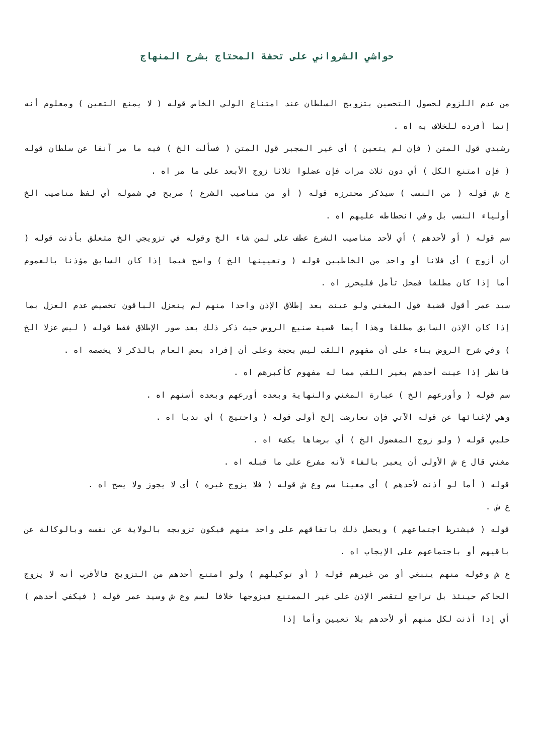حواشي الشرواني على تحفة المحتاج بشرح المنهاج
من عدم اللزوم لحصول التحصين بتزويج السلطان عند امتناع الولي الخاص قوله ( لا يمنع التعين ) ومعلوم أنه إنما أفرده للخلاف به اه .
رشيدي قول المتن ( فإن لم يتعين ) أي غير المجبر قول المتن ( فسألت الخ ) فيه ما مر آنفا عن سلطان قوله ( فإن امتنع الكل ) أي دون ثلاث مرات فإن عضلوا ثلاثا زوج الأبعد على ما مر اه .
ع ش قوله ( من النسب ) سيذكر محترزه قوله ( أو من مناصيب الشرع ) صريح في شموله أي لفظ مناصيب الخ أولياء النسب بل وفي انحطاطه عليهم اه .
سم قوله ( أو لأحدهم ) أي لأحد مناصيب الشرع عطف على لمن شاء الخ وقوله في تزويجي الخ متعلق بأذنت قوله ( أن أزوج ) أي فلانا أو واحد من الخاطبين قوله ( وتعيينها الخ ) واضح فيما إذا كان السابق مؤذنا بالعموم أما إذا كان مطلقا فمحل تأمل فليحرر اه .
سيد عمر أقول قضية قول المغني ولو عينت بعد إطلاق الإذن واحدا منهم لم ينعزل الباقون تخصيص عدم العزل بما إذا كان الإذن السابق مطلقا وهذا أيضا قضية صنيع الروض حيث ذكر ذلك بعد صور الإطلاق فقط قوله ( ليس عزلا الخ ) وفي شرح الروض بناء على أن مفهوم اللقب ليس بحجة وعلى أن إفراد بعض العام بالذكر لا يخصصه اه .
فانظر إذا عينت أحدهم بغير اللقب مما له مفهوم كأكبرهم اه .
سم قوله ( وأورعهم الخ ) عبارة المغني والنهاية وبعده أورعهم وبعده أسنهم اه .
وهي لإغنائها عن قوله الآتي فإن تعارضت إلح أولى قوله ( واحتيج ) أي ندبا اه .
حلبي قوله ( ولو زوج المفضول الخ ) أي برضاها بكفء اه .
مغني قال ع ش الأولى أن يعبر بالفاء لأنه مفرع على ما قبله اه .
قوله ( أما لو أذنت لأحدهم ) أي معينا سم وع ش قوله ( فلا يزوج غيره ) أي لا يجوز ولا يصح اه .
ع ش .
قوله ( فيشترط اجتماعهم ) ويحصل ذلك باتفاقهم على واحد منهم فيكون تزويجه بالولاية عن نفسه وبالوكالة عن باقيهم أو باجتماعهم على الإيجاب اه .
ع ش وقوله منهم ينبغي أو من غيرهم قوله ( أو توكيلهم ) ولو امتنع أحدهم من التزويج فالأقرب أنه لا يزوج الحاكم حينئذ بل تراجع لتقصر الإذن على غير الممتنع فيزوجها خلافا لسم وع ش وسيد عمر قوله ( فيكفي أحدهم ) أي إذا أذنت لكل منهم أو لأحدهم بلا تعيين وأما إذا